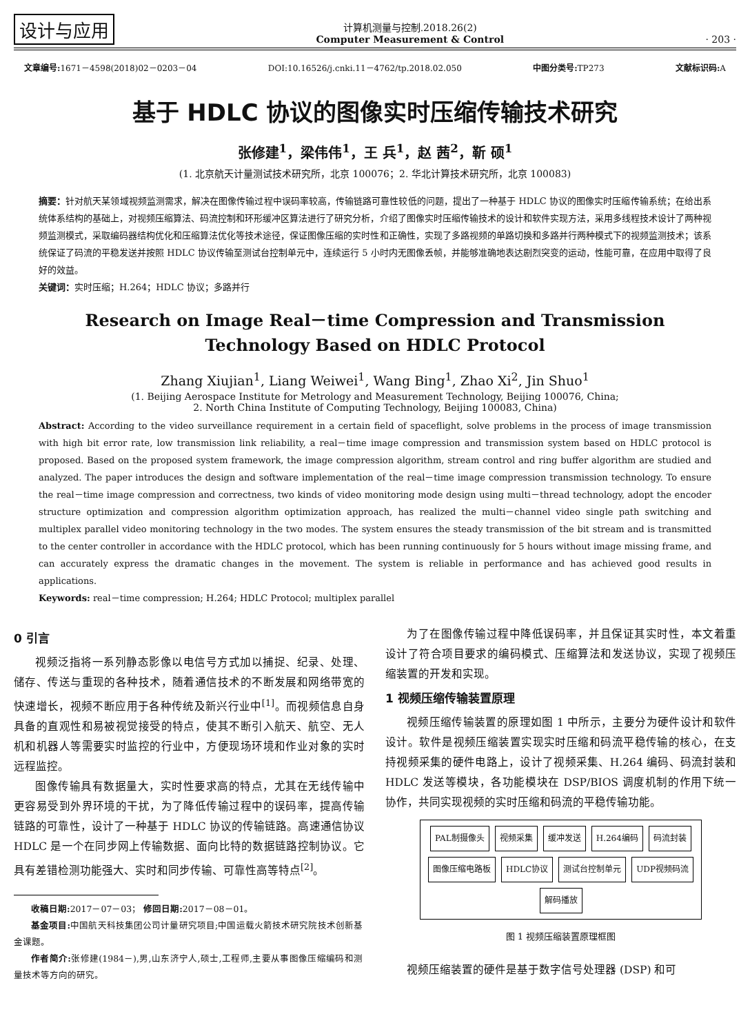设计与应用
计算机测量与控制.2018.26(2)
Computer Measurement & Control
· 203 ·
文章编号: 1671－4598(2018)02－0203－04 DOI:10.16526/j.cnki.11－4762/tp.2018.02.050 中图分类号: TP273 文献标识码: A
基于 HDLC 协议的图像实时压缩传输技术研究
张修建<sup>1</sup>，梁伟伟<sup>1</sup>，王 兵<sup>1</sup>，赵 茜<sup>2</sup>，靳 硕<sup>1</sup>
(1. 北京航天计量测试技术研究所，北京 100076；2. 华北计算技术研究所，北京 100083)
摘要：针对航天某领域视频监测需求，解决在图像传输过程中误码率较高，传输链路可靠性较低的问题，提出了一种基于 HDLC 协议的图像实时压缩传输系统；在给出系统体系结构的基础上，对视频压缩算法、码流控制和环形缓冲区算法进行了研究分析，介绍了图像实时压缩传输技术的设计和软件实现方法，采用多线程技术设计了两种视频监测模式，采取编码器结构优化和压缩算法优化等技术途径，保证图像压缩的实时性和正确性，实现了多路视频的单路切换和多路并行两种模式下的视频监测技术；该系统保证了码流的平稳发送并按照 HDLC 协议传输至测试台控制单元中，连续运行 5 小时内无图像丢帧，并能够准确地表达剧烈突变的运动，性能可靠，在应用中取得了良好的效益。
关键词：实时压缩；H.264；HDLC 协议；多路并行
Research on Image Real－time Compression and Transmission
Technology Based on HDLC Protocol
Zhang Xiujian<sup>1</sup>, Liang Weiwei<sup>1</sup>, Wang Bing<sup>1</sup>, Zhao Xi<sup>2</sup>, Jin Shuo<sup>1</sup>
(1. Beijing Aerospace Institute for Metrology and Measurement Technology, Beijing 100076, China;
2. North China Institute of Computing Technology, Beijing 100083, China)
Abstract: According to the video surveillance requirement in a certain field of spaceflight, solve problems in the process of image transmission with high bit error rate, low transmission link reliability, a real－time image compression and transmission system based on HDLC protocol is proposed. Based on the proposed system framework, the image compression algorithm, stream control and ring buffer algorithm are studied and analyzed. The paper introduces the design and software implementation of the real－time image compression transmission technology. To ensure the real－time image compression and correctness, two kinds of video monitoring mode design using multi－thread technology, adopt the encoder structure optimization and compression algorithm optimization approach, has realized the multi－channel video single path switching and multiplex parallel video monitoring technology in the two modes. The system ensures the steady transmission of the bit stream and is transmitted to the center controller in accordance with the HDLC protocol, which has been running continuously for 5 hours without image missing frame, and can accurately express the dramatic changes in the movement. The system is reliable in performance and has achieved good results in applications.
Keywords: real－time compression; H.264; HDLC Protocol; multiplex parallel
0 引言
视频泛指将一系列静态影像以电信号方式加以捕捉、纪录、处理、储存、传送与重现的各种技术，随着通信技术的不断发展和网络带宽的快速增长，视频不断应用于各种传统及新兴行业中<sup>[1]</sup>。而视频信息自身具备的直观性和易被视觉接受的特点，使其不断引入航天、航空、无人机和机器人等需要实时监控的行业中，方便现场环境和作业对象的实时远程监控。
图像传输具有数据量大，实时性要求高的特点，尤其在无线传输中更容易受到外界环境的干扰，为了降低传输过程中的误码率，提高传输链路的可靠性，设计了一种基于 HDLC 协议的传输链路。高速通信协议 HDLC 是一个在同步网上传输数据、面向比特的数据链路控制协议。它具有差错检测功能强大、实时和同步传输、可靠性高等特点<sup>[2]</sup>。
收稿日期: 2017－07－03； 修回日期: 2017－08－01。
基金项目: 中国航天科技集团公司计量研究项目;中国运载火箭技术研究院技术创新基金课题。
作者简介: 张修建(1984－),男,山东济宁人,硕士,工程师,主要从事图像压缩编码和测量技术等方向的研究。
为了在图像传输过程中降低误码率，并且保证其实时性，本文着重设计了符合项目要求的编码模式、压缩算法和发送协议，实现了视频压缩装置的开发和实现。
1 视频压缩传输装置原理
视频压缩传输装置的原理如图 1 中所示，主要分为硬件设计和软件设计。软件是视频压缩装置实现实时压缩和码流平稳传输的核心，在支持视频采集的硬件电路上，设计了视频采集、H.264 编码、码流封装和 HDLC 发送等模块，各功能模块在 DSP/BIOS 调度机制的作用下统一协作，共同实现视频的实时压缩和码流的平稳传输功能。
PAL制摄像头 视频采集 缓冲发送 H.264编码 码流封装 图像压缩电路板 HDLC协议 测试台控制单元 UDP视频码流 解码播放
图 1 视频压缩装置原理框图
视频压缩装置的硬件是基于数字信号处理器 (DSP) 和可